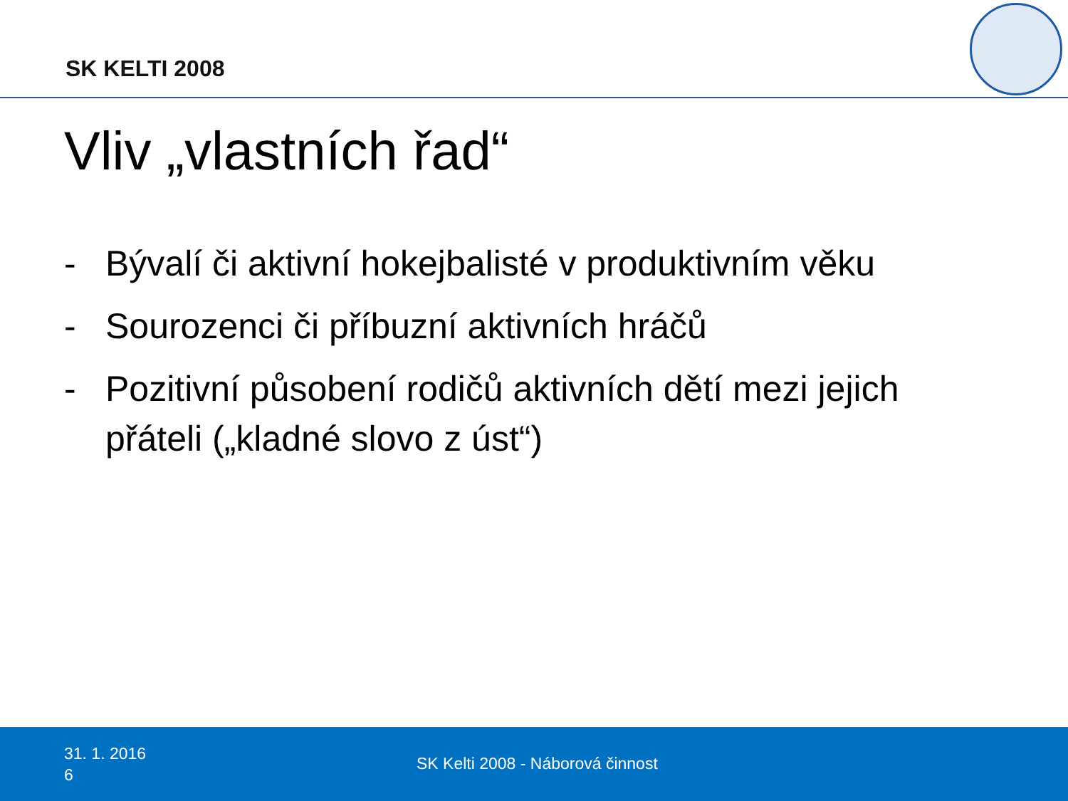SK KELTI 2008
Vliv „vlastních řad“
- Bývalí či aktivní hokejbalisté v produktivním věku
- Sourozenci či příbuzní aktivních hráčů
- Pozitivní působení rodičů aktivních dětí mezi jejich přáteli („kladné slovo z úst“)
31. 1. 2016
6
SK Kelti 2008 - Náborová činnost